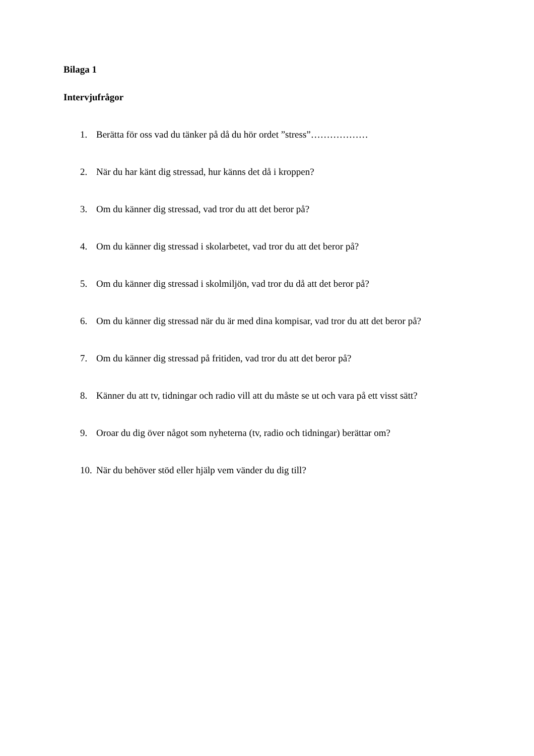Bilaga 1
Intervjufrågor
1. Berätta för oss vad du tänker på då du hör ordet ”stress”………………
2. När du har känt dig stressad, hur känns det då i kroppen?
3. Om du känner dig stressad, vad tror du att det beror på?
4. Om du känner dig stressad i skolarbetet, vad tror du att det beror på?
5. Om du känner dig stressad i skolmiljön, vad tror du då att det beror på?
6. Om du känner dig stressad när du är med dina kompisar, vad tror du att det beror på?
7. Om du känner dig stressad på fritiden, vad tror du att det beror på?
8. Känner du att tv, tidningar och radio vill att du måste se ut och vara på ett visst sätt?
9. Oroar du dig över något som nyheterna (tv, radio och tidningar) berättar om?
10. När du behöver stöd eller hjälp vem vänder du dig till?